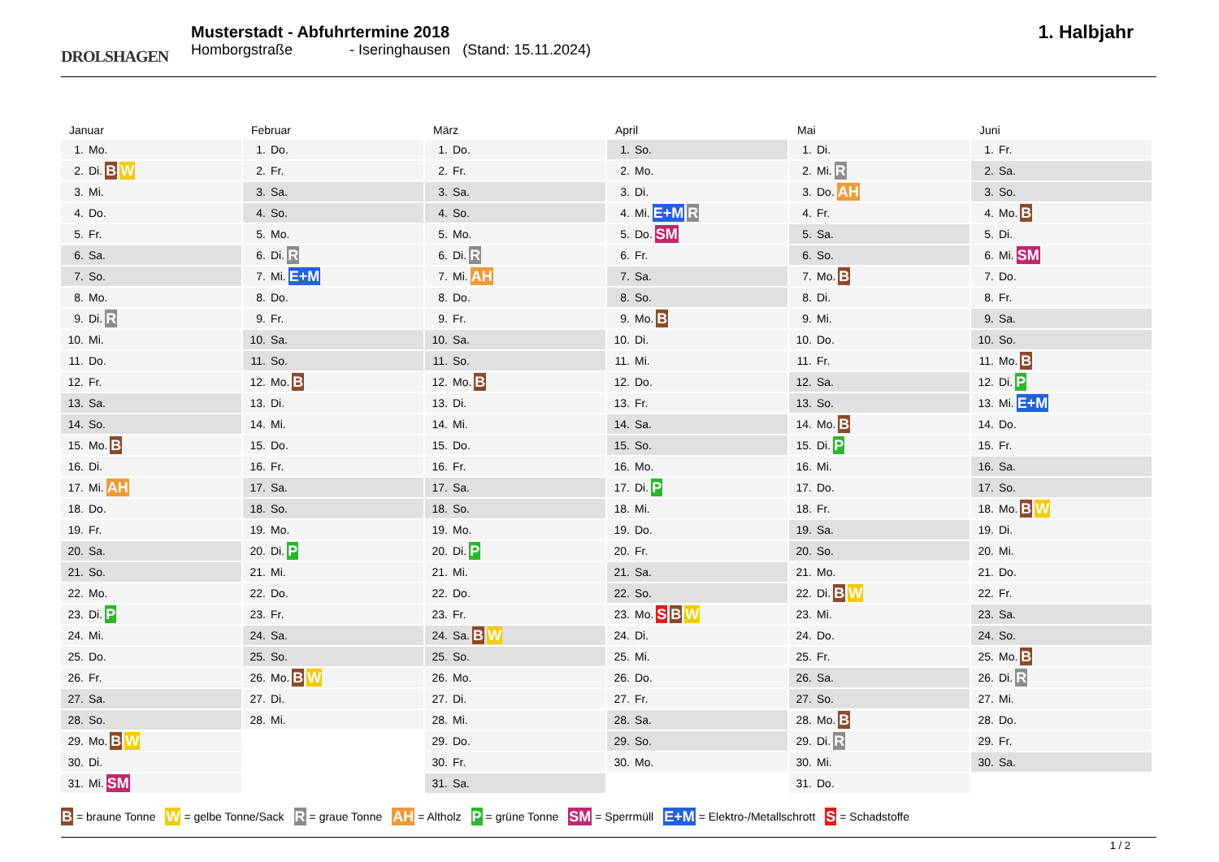DROLSHAGEN
Musterstadt - Abfuhrtermine 2018
Homborgstraße - Iseringhausen (Stand: 15.11.2024)
1. Halbjahr
Januar
1. Mo.
2. Di. B W
3. Mi.
4. Do.
5. Fr.
6. Sa.
7. So.
8. Mo.
9. Di. R
10. Mi.
11. Do.
12. Fr.
13. Sa.
14. So.
15. Mo. B
16. Di.
17. Mi. AH
18. Do.
19. Fr.
20. Sa.
21. So.
22. Mo.
23. Di. P
24. Mi.
25. Do.
26. Fr.
27. Sa.
28. So.
29. Mo. B W
30. Di.
31. Mi. SM
Februar
1. Do.
2. Fr.
3. Sa.
4. So.
5. Mo.
6. Di. R
7. Mi. E+M
8. Do.
9. Fr.
10. Sa.
11. So.
12. Mo. B
13. Di.
14. Mi.
15. Do.
16. Fr.
17. Sa.
18. So.
19. Mo.
20. Di. P
21. Mi.
22. Do.
23. Fr.
24. Sa.
25. So.
26. Mo. B W
27. Di.
28. Mi.
März
1. Do.
2. Fr.
3. Sa.
4. So.
5. Mo.
6. Di. R
7. Mi. AH
8. Do.
9. Fr.
10. Sa.
11. So.
12. Mo. B
13. Di.
14. Mi.
15. Do.
16. Fr.
17. Sa.
18. So.
19. Mo.
20. Di. P
21. Mi.
22. Do.
23. Fr.
24. Sa. B W
25. So.
26. Mo.
27. Di.
28. Mi.
29. Do.
30. Fr.
31. Sa.
April
1. So.
2. Mo.
3. Di.
4. Mi. E+M R
5. Do. SM
6. Fr.
7. Sa.
8. So.
9. Mo. B
10. Di.
11. Mi.
12. Do.
13. Fr.
14. Sa.
15. So.
16. Mo.
17. Di. P
18. Mi.
19. Do.
20. Fr.
21. Sa.
22. So.
23. Mo. S B W
24. Di.
25. Mi.
26. Do.
27. Fr.
28. Sa.
29. So.
30. Mo.
Mai
1. Di.
2. Mi. R
3. Do. AH
4. Fr.
5. Sa.
6. So.
7. Mo. B
8. Di.
9. Mi.
10. Do.
11. Fr.
12. Sa.
13. So.
14. Mo. B
15. Di. P
16. Mi.
17. Do.
18. Fr.
19. Sa.
20. So.
21. Mo.
22. Di. B W
23. Mi.
24. Do.
25. Fr.
26. Sa.
27. So.
28. Mo. B
29. Di. R
30. Mi.
31. Do.
Juni
1. Fr.
2. Sa.
3. So.
4. Mo. B
5. Di.
6. Mi. SM
7. Do.
8. Fr.
9. Sa.
10. So.
11. Mo. B
12. Di. P
13. Mi. E+M
14. Do.
15. Fr.
16. Sa.
17. So.
18. Mo. B W
19. Di.
20. Mi.
21. Do.
22. Fr.
23. Sa.
24. So.
25. Mo. B
26. Di. R
27. Mi.
28. Do.
29. Fr.
30. Sa.
B = braune Tonne W = gelbe Tonne/Sack R = graue Tonne AH = Altholz P = grüne Tonne SM = Sperrmüll E+M = Elektro-/Metallschrott S = Schadstoffe
1 / 2